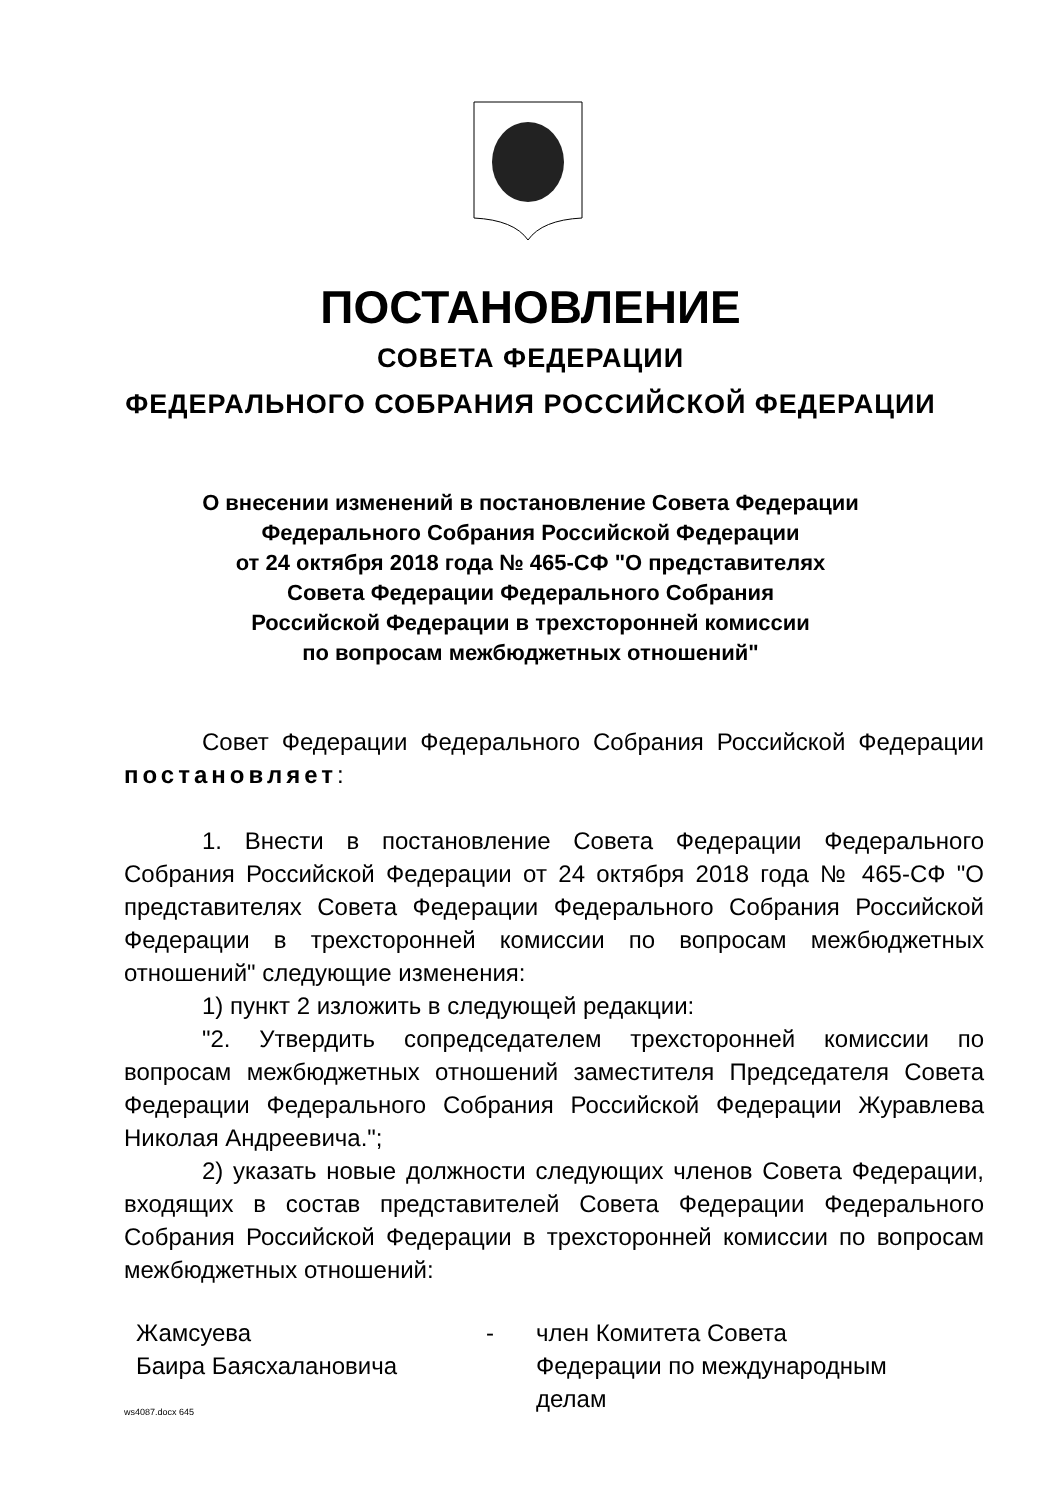ПОСТАНОВЛЕНИЕ
СОВЕТА ФЕДЕРАЦИИ
ФЕДЕРАЛЬНОГО СОБРАНИЯ РОССИЙСКОЙ ФЕДЕРАЦИИ
О внесении изменений в постановление Совета Федерации
Федерального Собрания Российской Федерации
от 24 октября 2018 года № 465-СФ "О представителях
Совета Федерации Федерального Собрания
Российской Федерации в трехсторонней комиссии
по вопросам межбюджетных отношений"
Совет Федерации Федерального Собрания Российской Федерации постановляет:
1. Внести в постановление Совета Федерации Федерального Собрания Российской Федерации от 24 октября 2018 года № 465-СФ "О представителях Совета Федерации Федерального Собрания Российской Федерации в трехсторонней комиссии по вопросам межбюджетных отношений" следующие изменения:
1) пункт 2 изложить в следующей редакции:
"2. Утвердить сопредседателем трехсторонней комиссии по вопросам межбюджетных отношений заместителя Председателя Совета Федерации Федерального Собрания Российской Федерации Журавлева Николая Андреевича.";
2) указать новые должности следующих членов Совета Федерации, входящих в состав представителей Совета Федерации Федерального Собрания Российской Федерации в трехсторонней комиссии по вопросам межбюджетных отношений:
Жамсуева
Баира Баясхалановича
- член Комитета Совета
Федерации по международным
делам
ws4087.docx 645